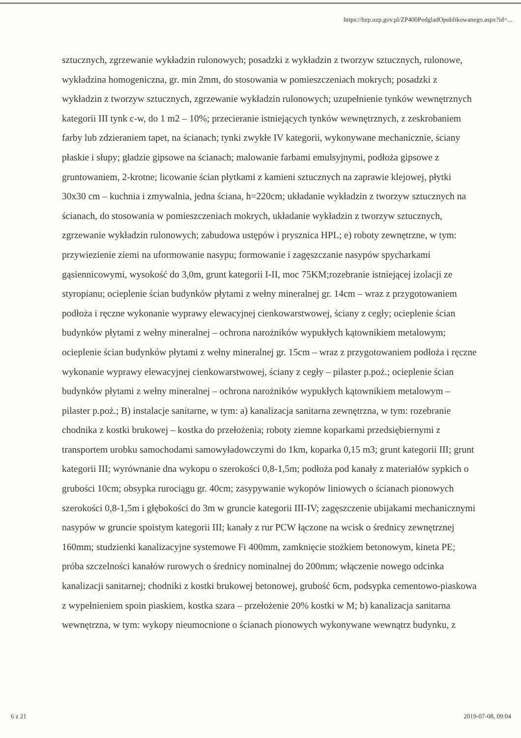https://bzp.uzp.gov.pl/ZP400PodgladOpublikowanego.aspx?id=...
sztucznych, zgrzewanie wykładzin rulonowych; posadzki z wykładzin z tworzyw sztucznych, rulonowe, wykładzina homogeniczna, gr. min 2mm, do stosowania w pomieszczeniach mokrych; posadzki z wykładzin z tworzyw sztucznych, zgrzewanie wykładzin rulonowych; uzupełnienie tynków wewnętrznych kategorii III tynk c-w, do 1 m2 – 10%; przecieranie istniejących tynków wewnętrznych, z zeskrobaniem farby lub zdzieraniem tapet, na ścianach; tynki zwykłe IV kategorii, wykonywane mechanicznie, ściany płaskie i słupy; gładzie gipsowe na ścianach; malowanie farbami emulsyjnymi, podłoża gipsowe z gruntowaniem, 2-krotne; licowanie ścian płytkami z kamieni sztucznych na zaprawie klejowej, płytki 30x30 cm – kuchnia i zmywalnia, jedna ściana, h=220cm; układanie wykładzin z tworzyw sztucznych na ścianach, do stosowania w pomieszczeniach mokrych, układanie wykładzin z tworzyw sztucznych, zgrzewanie wykładzin rulonowych; zabudowa ustępów i prysznica HPL; e) roboty zewnętrzne, w tym: przywiezienie ziemi na uformowanie nasypu; formowanie i zagęszczanie nasypów spycharkami gąsiennicowymi, wysokość do 3,0m, grunt kategorii I-II, moc 75KM;rozebranie istniejącej izolacji ze styropianu; ocieplenie ścian budynków płytami z wełny mineralnej gr. 14cm – wraz z przygotowaniem podłoża i ręczne wykonanie wyprawy elewacyjnej cienkowarstwowej, ściany z cegły; ocieplenie ścian budynków płytami z wełny mineralnej – ochrona narożników wypukłych kątownikiem metalowym; ocieplenie ścian budynków płytami z wełny mineralnej gr. 15cm – wraz z przygotowaniem podłoża i ręczne wykonanie wyprawy elewacyjnej cienkowarstwowej, ściany z cegły – pilaster p.poż.; ocieplenie ścian budynków płytami z wełny mineralnej – ochrona narożników wypukłych kątownikiem metalowym – pilaster p.poż.; B) instalacje sanitarne, w tym: a) kanalizacja sanitarna zewnętrzna, w tym: rozebranie chodnika z kostki brukowej – kostka do przełożenia; roboty ziemne koparkami przedsiębiernymi z transportem urobku samochodami samowyładowczymi do 1km, koparka 0,15 m3; grunt kategorii III; grunt kategorii III; wyrównanie dna wykopu o szerokości 0,8-1,5m; podłoża pod kanały z materiałów sypkich o grubości 10cm; obsypka rurociągu gr. 40cm; zasypywanie wykopów liniowych o ścianach pionowych szerokości 0,8-1,5m i głębokości do 3m w gruncie kategorii III-IV; zagęszczenie ubijakami mechanicznymi nasypów w gruncie spoistym kategorii III; kanały z rur PCW łączone na wcisk o średnicy zewnętrznej 160mm; studzienki kanalizacyjne systemowe Fi 400mm, zamknięcie stożkiem betonowym, kineta PE; próba szczelności kanałów rurowych o średnicy nominalnej do 200mm; włączenie nowego odcinka kanalizacji sanitarnej; chodniki z kostki brukowej betonowej, grubość 6cm, podsypka cementowo-piaskowa z wypełnieniem spoin piaskiem, kostka szara – przełożenie 20% kostki w M; b) kanalizacja sanitarna wewnętrzna, w tym: wykopy nieumocnione o ścianach pionowych wykonywane wewnątrz budynku, z
6 z 21 2019-07-08, 09:04